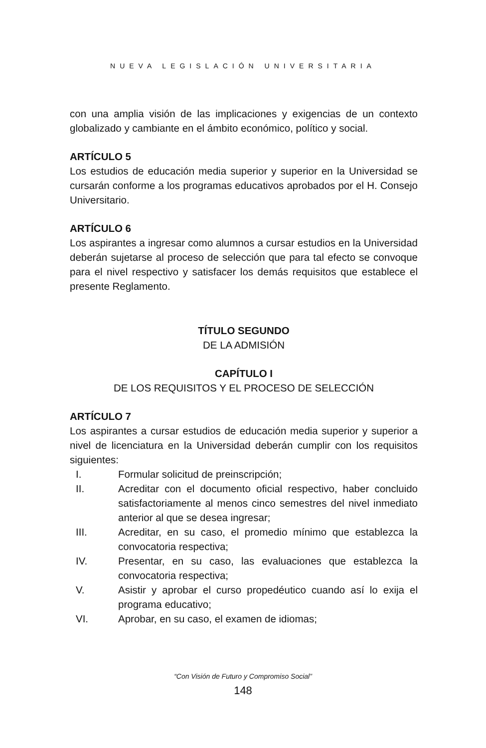NUEVA LEGISLACIÓN UNIVERSITARIA
con una amplia visión de las implicaciones y exigencias de un contexto globalizado y cambiante en el ámbito económico, político y social.
ARTÍCULO 5
Los estudios de educación media superior y superior en la Universidad se cursarán conforme a los programas educativos aprobados por el H. Consejo Universitario.
ARTÍCULO 6
Los aspirantes a ingresar como alumnos a cursar estudios en la Universidad deberán sujetarse al proceso de selección que para tal efecto se convoque para el nivel respectivo y satisfacer los demás requisitos que establece el presente Reglamento.
TÍTULO SEGUNDO
DE LA ADMISIÓN
CAPÍTULO I
DE LOS REQUISITOS Y EL PROCESO DE SELECCIÓN
ARTÍCULO 7
Los aspirantes a cursar estudios de educación media superior y superior a nivel de licenciatura en la Universidad deberán cumplir con los requisitos siguientes:
I. Formular solicitud de preinscripción;
II. Acreditar con el documento oficial respectivo, haber concluido satisfactoriamente al menos cinco semestres del nivel inmediato anterior al que se desea ingresar;
III. Acreditar, en su caso, el promedio mínimo que establezca la convocatoria respectiva;
IV. Presentar, en su caso, las evaluaciones que establezca la convocatoria respectiva;
V. Asistir y aprobar el curso propedéutico cuando así lo exija el programa educativo;
VI. Aprobar, en su caso, el examen de idiomas;
“Con Visión de Futuro y Compromiso Social”
148